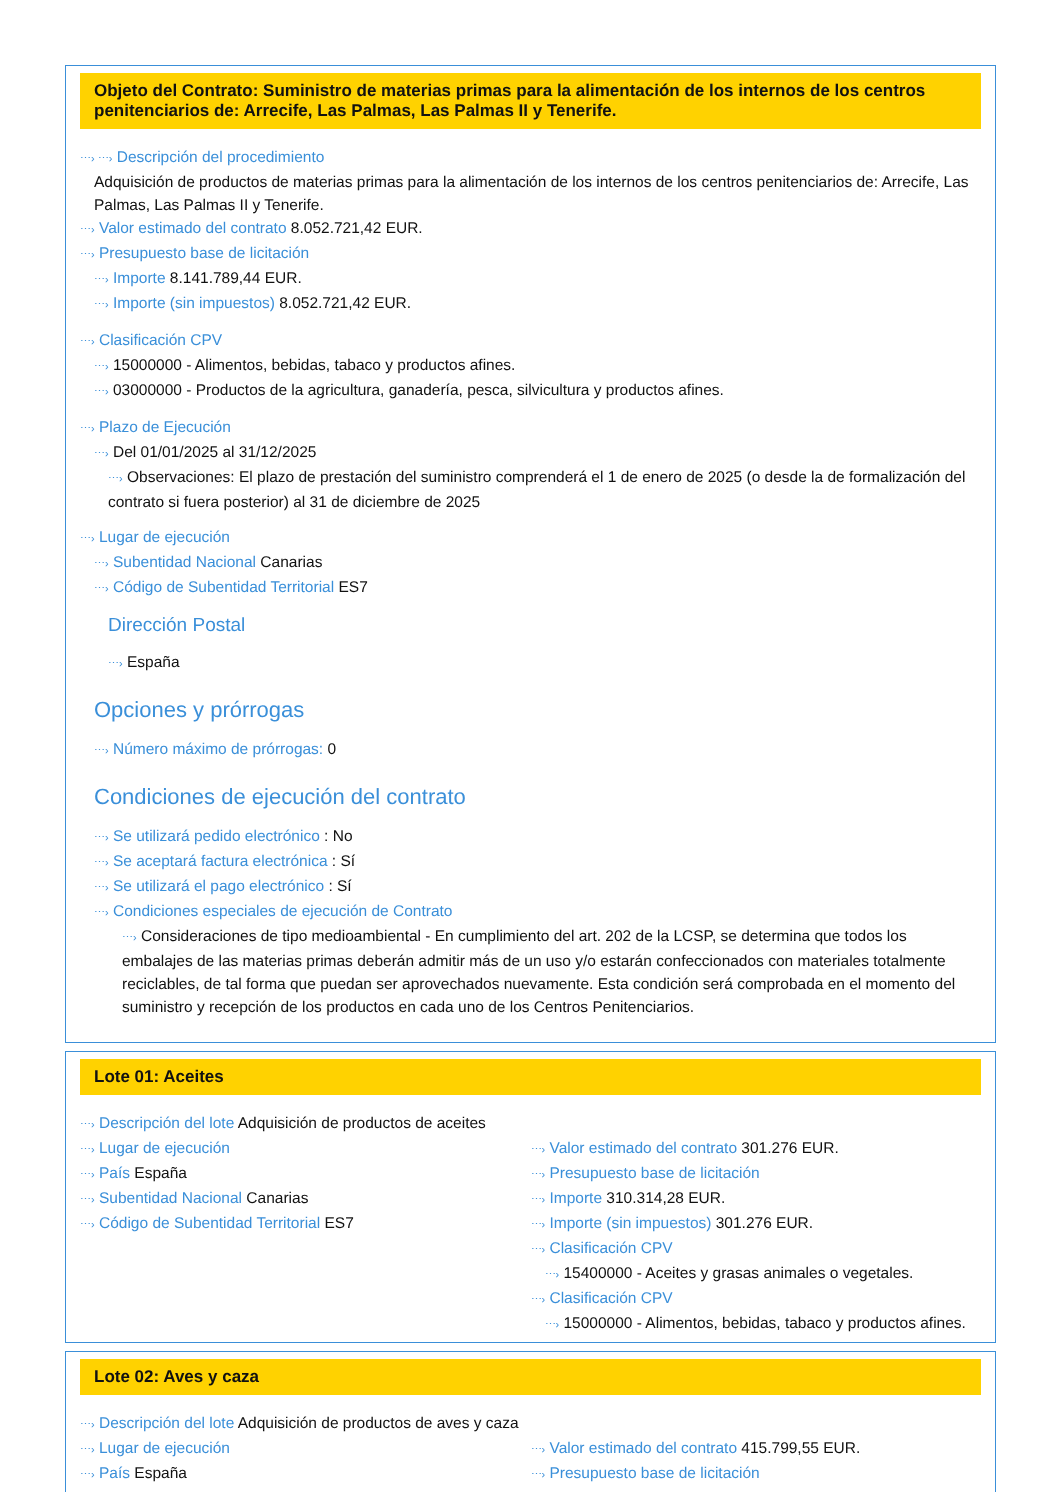Objeto del Contrato: Suministro de materias primas para la alimentación de los internos de los centros penitenciarios de: Arrecife, Las Palmas, Las Palmas II y Tenerife.
⋯› ⋯› Descripción del procedimiento
Adquisición de productos de materias primas para la alimentación de los internos de los centros penitenciarios de: Arrecife, Las Palmas, Las Palmas II y Tenerife.
⋯› Valor estimado del contrato 8.052.721,42 EUR.
⋯› Presupuesto base de licitación
⋯› Importe 8.141.789,44 EUR.
⋯› Importe (sin impuestos) 8.052.721,42 EUR.
⋯› Clasificación CPV
⋯› 15000000 - Alimentos, bebidas, tabaco y productos afines.
⋯› 03000000 - Productos de la agricultura, ganadería, pesca, silvicultura y productos afines.
⋯› Plazo de Ejecución
⋯› Del 01/01/2025 al 31/12/2025
⋯› Observaciones: El plazo de prestación del suministro comprenderá el 1 de enero de 2025 (o desde la de formalización del contrato si fuera posterior) al 31 de diciembre de 2025
⋯› Lugar de ejecución
⋯› Subentidad Nacional Canarias
⋯› Código de Subentidad Territorial ES7
Dirección Postal
⋯› España
Opciones y prórrogas
⋯› Número máximo de prórrogas: 0
Condiciones de ejecución del contrato
⋯› Se utilizará pedido electrónico : No
⋯› Se aceptará factura electrónica : Sí
⋯› Se utilizará el pago electrónico : Sí
⋯› Condiciones especiales de ejecución de Contrato
⋯› Consideraciones de tipo medioambiental - En cumplimiento del art. 202 de la LCSP, se determina que todos los embalajes de las materias primas deberán admitir más de un uso y/o estarán confeccionados con materiales totalmente reciclables, de tal forma que puedan ser aprovechados nuevamente. Esta condición será comprobada en el momento del suministro y recepción de los productos en cada uno de los Centros Penitenciarios.
Lote 01: Aceites
⋯› Descripción del lote Adquisición de productos de aceites
⋯› Lugar de ejecución
⋯› País España
⋯› Subentidad Nacional Canarias
⋯› Código de Subentidad Territorial ES7
⋯› Valor estimado del contrato 301.276 EUR.
⋯› Presupuesto base de licitación
⋯› Importe 310.314,28 EUR.
⋯› Importe (sin impuestos) 301.276 EUR.
⋯› Clasificación CPV
⋯› 15400000 - Aceites y grasas animales o vegetales.
⋯› Clasificación CPV
⋯› 15000000 - Alimentos, bebidas, tabaco y productos afines.
Lote 02: Aves y caza
⋯› Descripción del lote Adquisición de productos de aves y caza
⋯› Lugar de ejecución
⋯› País España
⋯› Valor estimado del contrato 415.799,55 EUR.
⋯› Presupuesto base de licitación